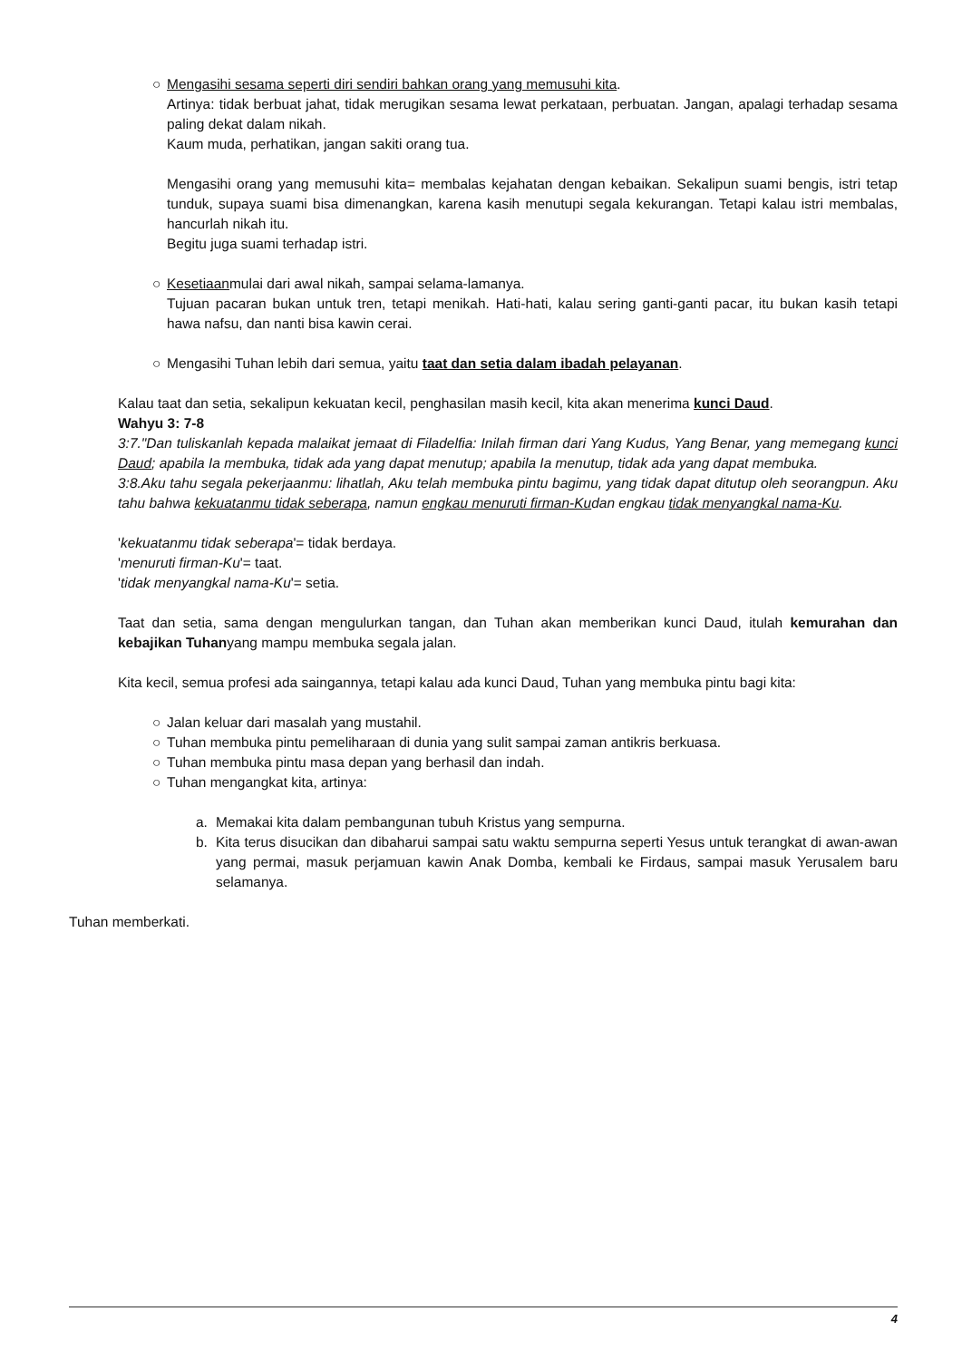○ Mengasihi sesama seperti diri sendiri bahkan orang yang memusuhi kita.
Artinya: tidak berbuat jahat, tidak merugikan sesama lewat perkataan, perbuatan. Jangan, apalagi terhadap sesama paling dekat dalam nikah.
Kaum muda, perhatikan, jangan sakiti orang tua.
Mengasihi orang yang memusuhi kita= membalas kejahatan dengan kebaikan. Sekalipun suami bengis, istri tetap tunduk, supaya suami bisa dimenangkan, karena kasih menutupi segala kekurangan. Tetapi kalau istri membalas, hancurlah nikah itu.
Begitu juga suami terhadap istri.
○ Kesetiaanmulai dari awal nikah, sampai selama-lamanya.
Tujuan pacaran bukan untuk tren, tetapi menikah. Hati-hati, kalau sering ganti-ganti pacar, itu bukan kasih tetapi hawa nafsu, dan nanti bisa kawin cerai.
○ Mengasihi Tuhan lebih dari semua, yaitu taat dan setia dalam ibadah pelayanan.
Kalau taat dan setia, sekalipun kekuatan kecil, penghasilan masih kecil, kita akan menerima kunci Daud.
Wahyu 3: 7-8
3:7."Dan tuliskanlah kepada malaikat jemaat di Filadelfia: Inilah firman dari Yang Kudus, Yang Benar, yang memegang kunci Daud; apabila Ia membuka, tidak ada yang dapat menutup; apabila Ia menutup, tidak ada yang dapat membuka.
3:8.Aku tahu segala pekerjaanmu: lihatlah, Aku telah membuka pintu bagimu, yang tidak dapat ditutup oleh seorangpun. Aku tahu bahwa kekuatanmu tidak seberapa, namun engkau menuruti firman-Kudan engkau tidak menyangkal nama-Ku.
'kekuatanmu tidak seberapa'= tidak berdaya.
'menuruti firman-Ku'= taat.
'tidak menyangkal nama-Ku'= setia.
Taat dan setia, sama dengan mengulurkan tangan, dan Tuhan akan memberikan kunci Daud, itulah kemurahan dan kebajikan Tuhanyang mampu membuka segala jalan.
Kita kecil, semua profesi ada saingannya, tetapi kalau ada kunci Daud, Tuhan yang membuka pintu bagi kita:
○ Jalan keluar dari masalah yang mustahil.
○ Tuhan membuka pintu pemeliharaan di dunia yang sulit sampai zaman antikris berkuasa.
○ Tuhan membuka pintu masa depan yang berhasil dan indah.
○ Tuhan mengangkat kita, artinya:
a. Memakai kita dalam pembangunan tubuh Kristus yang sempurna.
b. Kita terus disucikan dan dibaharui sampai satu waktu sempurna seperti Yesus untuk terangkat di awan-awan yang permai, masuk perjamuan kawin Anak Domba, kembali ke Firdaus, sampai masuk Yerusalem baru selamanya.
Tuhan memberkati.
4